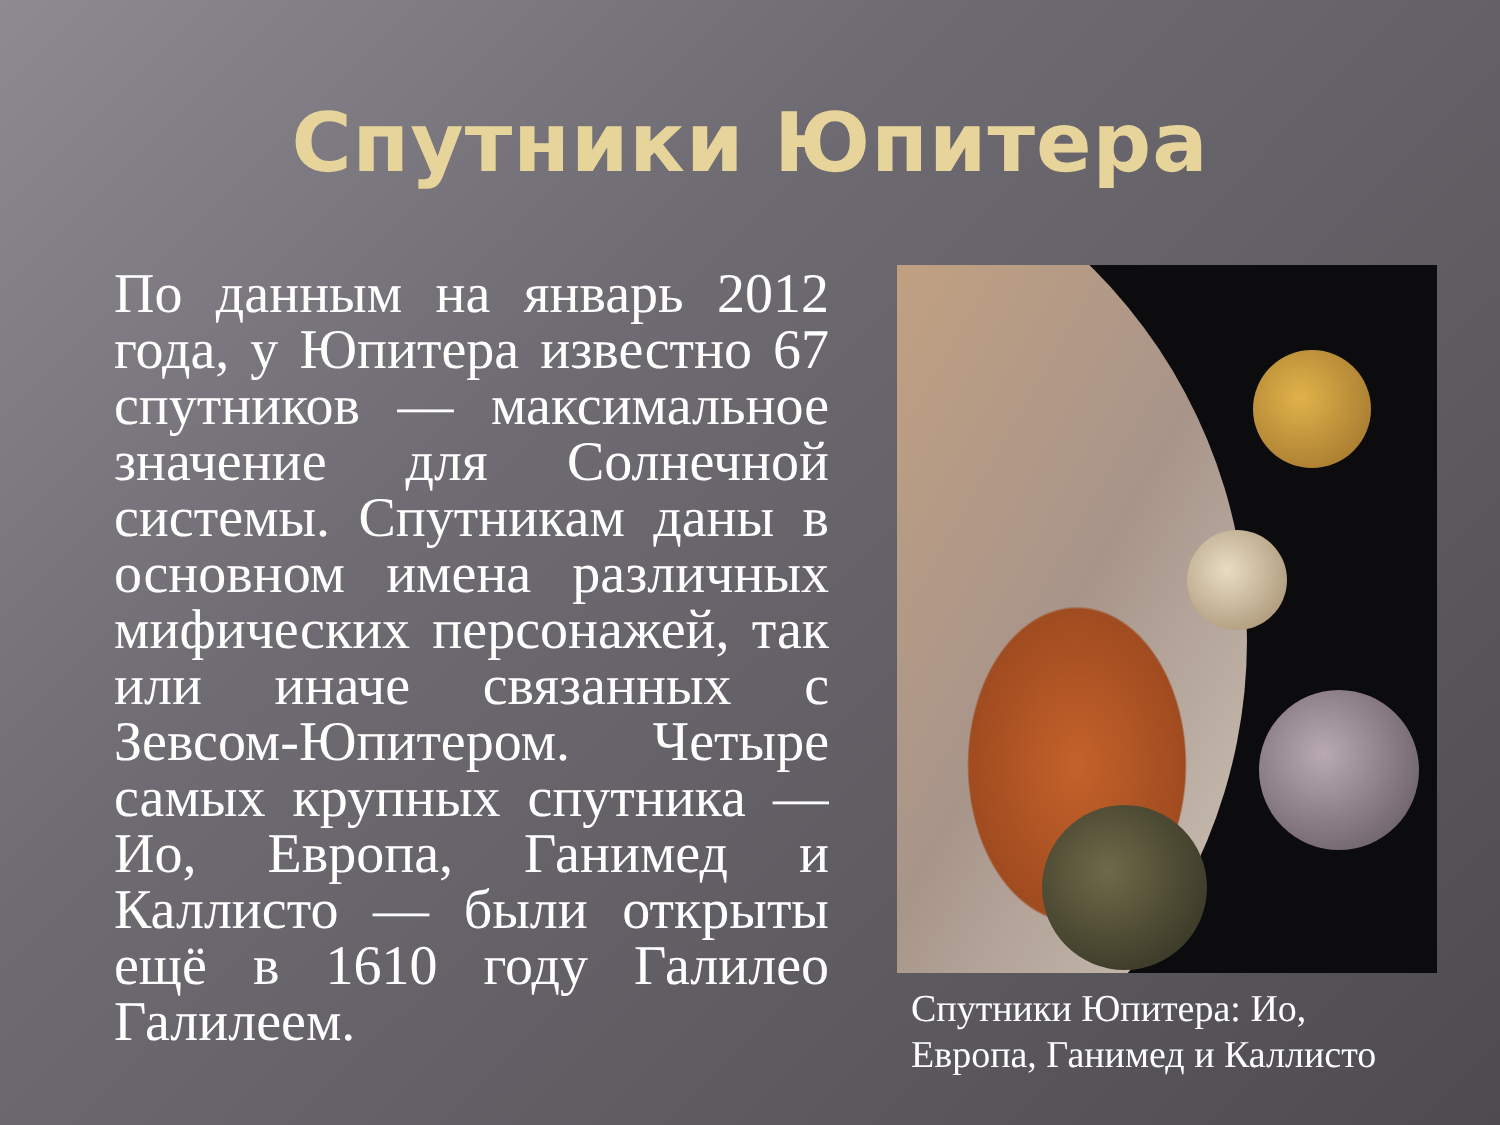Спутники Юпитера
По данным на январь 2012 года, у Юпитера известно 67 спутников — максимальное значение для Солнечной системы. Спутникам даны в основном имена различных мифических персонажей, так или иначе связанных с Зевсом-Юпитером. Четыре самых крупных спутника — Ио, Европа, Ганимед и Каллисто — были открыты ещё в 1610 году Галилео Галилеем.
Спутники Юпитера: Ио, Европа, Ганимед и Каллисто